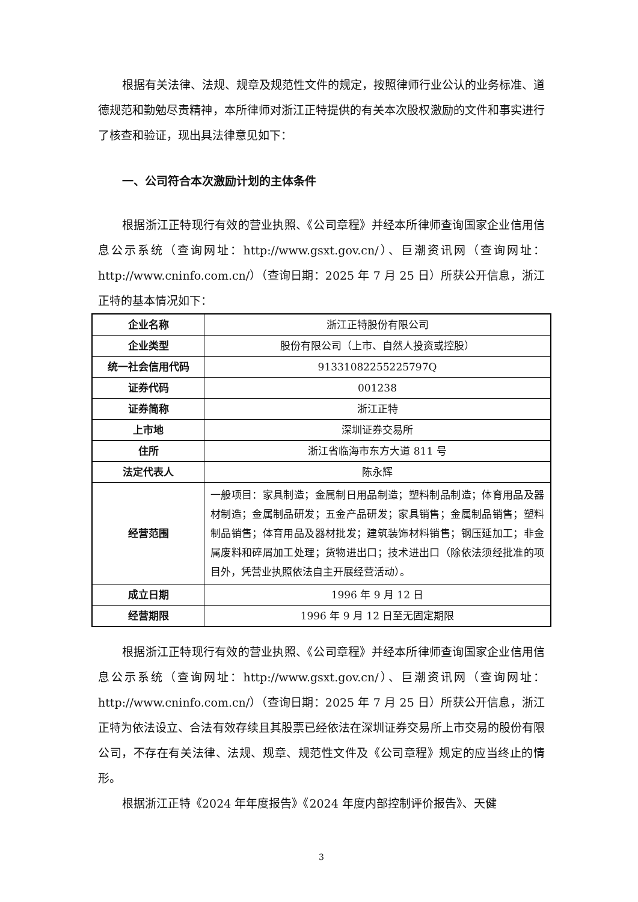根据有关法律、法规、规章及规范性文件的规定，按照律师行业公认的业务标准、道德规范和勤勉尽责精神，本所律师对浙江正特提供的有关本次股权激励的文件和事实进行了核查和验证，现出具法律意见如下：
一、公司符合本次激励计划的主体条件
根据浙江正特现行有效的营业执照、《公司章程》并经本所律师查询国家企业信用信息公示系统（查询网址：http://www.gsxt.gov.cn/）、巨潮资讯网（查询网址：http://www.cninfo.com.cn/）（查询日期：2025 年 7 月 25 日）所获公开信息，浙江正特的基本情况如下：
| 企业名称 | 浙江正特股份有限公司 |
| 企业类型 | 股份有限公司（上市、自然人投资或控股） |
| 统一社会信用代码 | 91331082255225797Q |
| 证券代码 | 001238 |
| 证券简称 | 浙江正特 |
| 上市地 | 深圳证券交易所 |
| 住所 | 浙江省临海市东方大道 811 号 |
| 法定代表人 | 陈永辉 |
| 经营范围 | 一般项目：家具制造；金属制日用品制造；塑料制品制造；体育用品及器材制造；金属制品研发；五金产品研发；家具销售；金属制品销售；塑料制品销售；体育用品及器材批发；建筑装饰材料销售；钢压延加工；非金属废料和碎屑加工处理；货物进出口；技术进出口（除依法须经批准的项目外，凭营业执照依法自主开展经营活动）。 |
| 成立日期 | 1996 年 9 月 12 日 |
| 经营期限 | 1996 年 9 月 12 日至无固定期限 |
根据浙江正特现行有效的营业执照、《公司章程》并经本所律师查询国家企业信用信息公示系统（查询网址：http://www.gsxt.gov.cn/）、巨潮资讯网（查询网址：http://www.cninfo.com.cn/）（查询日期：2025 年 7 月 25 日）所获公开信息，浙江正特为依法设立、合法有效存续且其股票已经依法在深圳证券交易所上市交易的股份有限公司，不存在有关法律、法规、规章、规范性文件及《公司章程》规定的应当终止的情形。
根据浙江正特《2024 年年度报告》《2024 年度内部控制评价报告》、天健
3